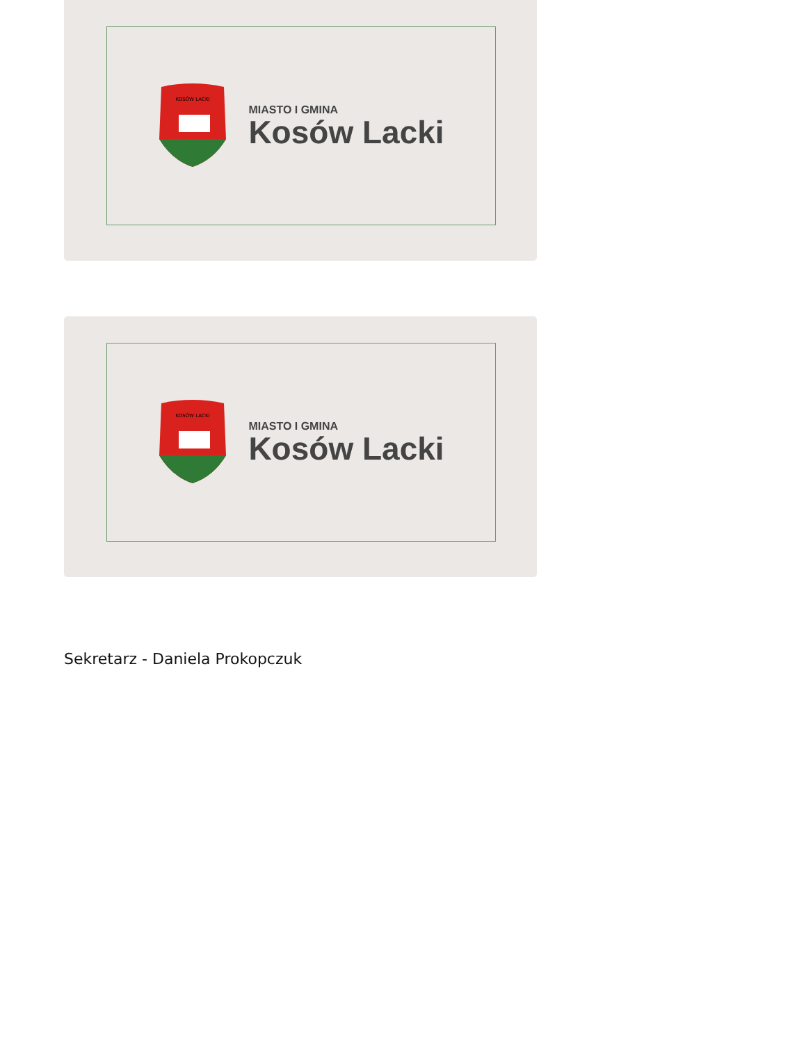KOSÓW LACKI
MIASTO I GMINA
Kosów Lacki
KOSÓW LACKI
MIASTO I GMINA
Kosów Lacki
Sekretarz - Daniela Prokopczuk